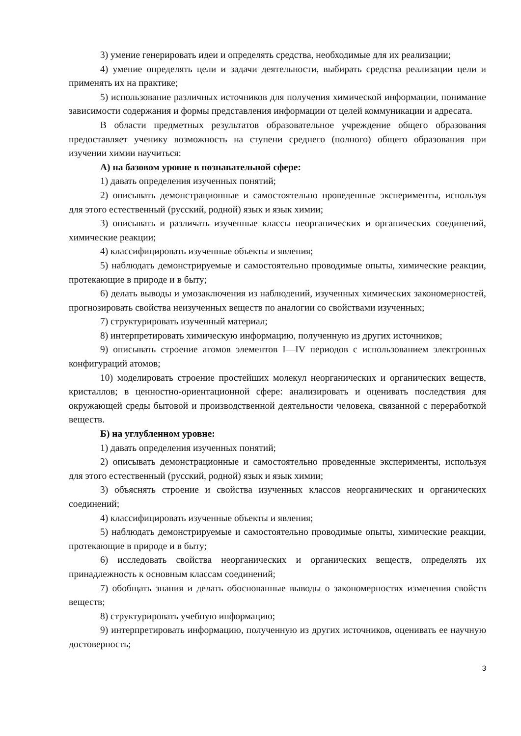3) умение генерировать идеи и определять средства, необходимые для их реализации;
4) умение определять цели и задачи деятельности, выбирать средства реализации цели и применять их на практике;
5) использование различных источников для получения химической информации, понимание зависимости содержания и формы представления информации от целей коммуникации и адресата.
В области предметных результатов образовательное учреждение общего образования предоставляет ученику возможность на ступени среднего (полного) общего образования при изучении химии научиться:
А) на базовом уровне в познавательной сфере:
1) давать определения изученных понятий;
2) описывать демонстрационные и самостоятельно проведенные эксперименты, используя для этого естественный (русский, родной) язык и язык химии;
3) описывать и различать изученные классы неорганических и органических соединений, химические реакции;
4) классифицировать изученные объекты и явления;
5) наблюдать демонстрируемые и самостоятельно проводимые опыты, химические реакции, протекающие в природе и в быту;
6) делать выводы и умозаключения из наблюдений, изученных химических закономерностей, прогнозировать свойства неизученных веществ по аналогии со свойствами изученных;
7) структурировать изученный материал;
8) интерпретировать химическую информацию, полученную из других источников;
9) описывать строение атомов элементов I—IV периодов с использованием электронных конфигураций атомов;
10) моделировать строение простейших молекул неорганических и органических веществ, кристаллов; в ценностно-ориентационной сфере: анализировать и оценивать последствия для окружающей среды бытовой и производственной деятельности человека, связанной с переработкой веществ.
Б) на углубленном уровне:
1) давать определения изученных понятий;
2) описывать демонстрационные и самостоятельно проведенные эксперименты, используя для этого естественный (русский, родной) язык и язык химии;
3) объяснять строение и свойства изученных классов неорганических и органических соединений;
4) классифицировать изученные объекты и явления;
5) наблюдать демонстрируемые и самостоятельно проводимые опыты, химические реакции, протекающие в природе и в быту;
6) исследовать свойства неорганических и органических веществ, определять их принадлежность к основным классам соединений;
7) обобщать знания и делать обоснованные выводы о закономерностях изменения свойств веществ;
8) структурировать учебную информацию;
9) интерпретировать информацию, полученную из других источников, оценивать ее научную достоверность;
3